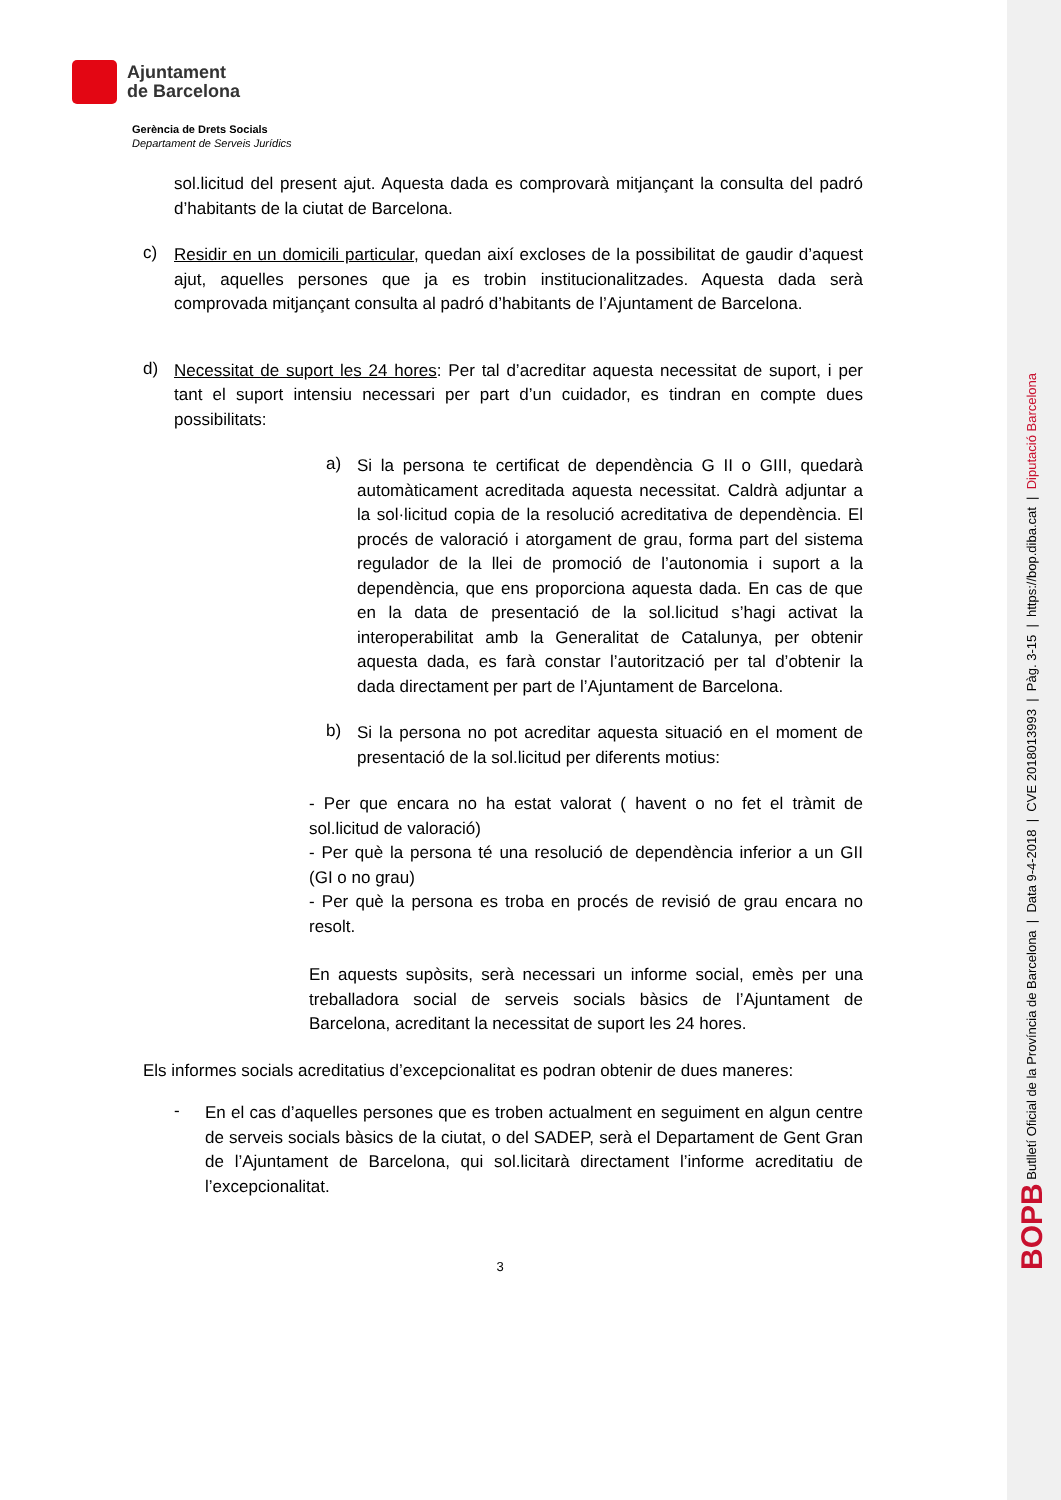Ajuntament
de Barcelona
Gerència de Drets Socials
Departament de Serveis Jurídics
sol.licitud del present ajut. Aquesta dada es comprovarà mitjançant la consulta del padró d’habitants de la ciutat de Barcelona.
c)
Residir en un domicili particular, quedan així excloses de la possibilitat de gaudir d’aquest ajut, aquelles persones que ja es trobin institucionalitzades. Aquesta dada serà comprovada mitjançant consulta al padró d’habitants de l’Ajuntament de Barcelona.
d)
Necessitat de suport les 24 hores: Per tal d’acreditar aquesta necessitat de suport, i per tant el suport intensiu necessari per part d’un cuidador, es tindran en compte dues possibilitats:
a)
Si la persona te certificat de dependència G II o GIII, quedarà automàticament acreditada aquesta necessitat. Caldrà adjuntar a la sol·licitud copia de la resolució acreditativa de dependència. El procés de valoració i atorgament de grau, forma part del sistema regulador de la llei de promoció de l’autonomia i suport a la dependència, que ens proporciona aquesta dada. En cas de que en la data de presentació de la sol.licitud s’hagi activat la interoperabilitat amb la Generalitat de Catalunya, per obtenir aquesta dada, es farà constar l’autorització per tal d’obtenir la dada directament per part de l’Ajuntament de Barcelona.
b)
Si la persona no pot acreditar aquesta situació en el moment de presentació de la sol.licitud per diferents motius:
- Per que encara no ha estat valorat ( havent o no fet el tràmit de sol.licitud de valoració)
- Per què la persona té una resolució de dependència inferior a un GII (GI o no grau)
- Per què la persona es troba en procés de revisió de grau encara no resolt.
En aquests supòsits, serà necessari un informe social, emès per una treballadora social de serveis socials bàsics de l’Ajuntament de Barcelona, acreditant la necessitat de suport les 24 hores.
Els informes socials acreditatius d’excepcionalitat es podran obtenir de dues maneres:
-
En el cas d’aquelles persones que es troben actualment en seguiment en algun centre de serveis socials bàsics de la ciutat, o del SADEP, serà el Departament de Gent Gran de l’Ajuntament de Barcelona, qui sol.licitarà directament l’informe acreditatiu de l’excepcionalitat.
3
BOPB Butlletí Oficial de la Província de Barcelona | Data 9-4-2018 | CVE 2018013993 | Pàg. 3-15 | https://bop.diba.cat | Diputació Barcelona